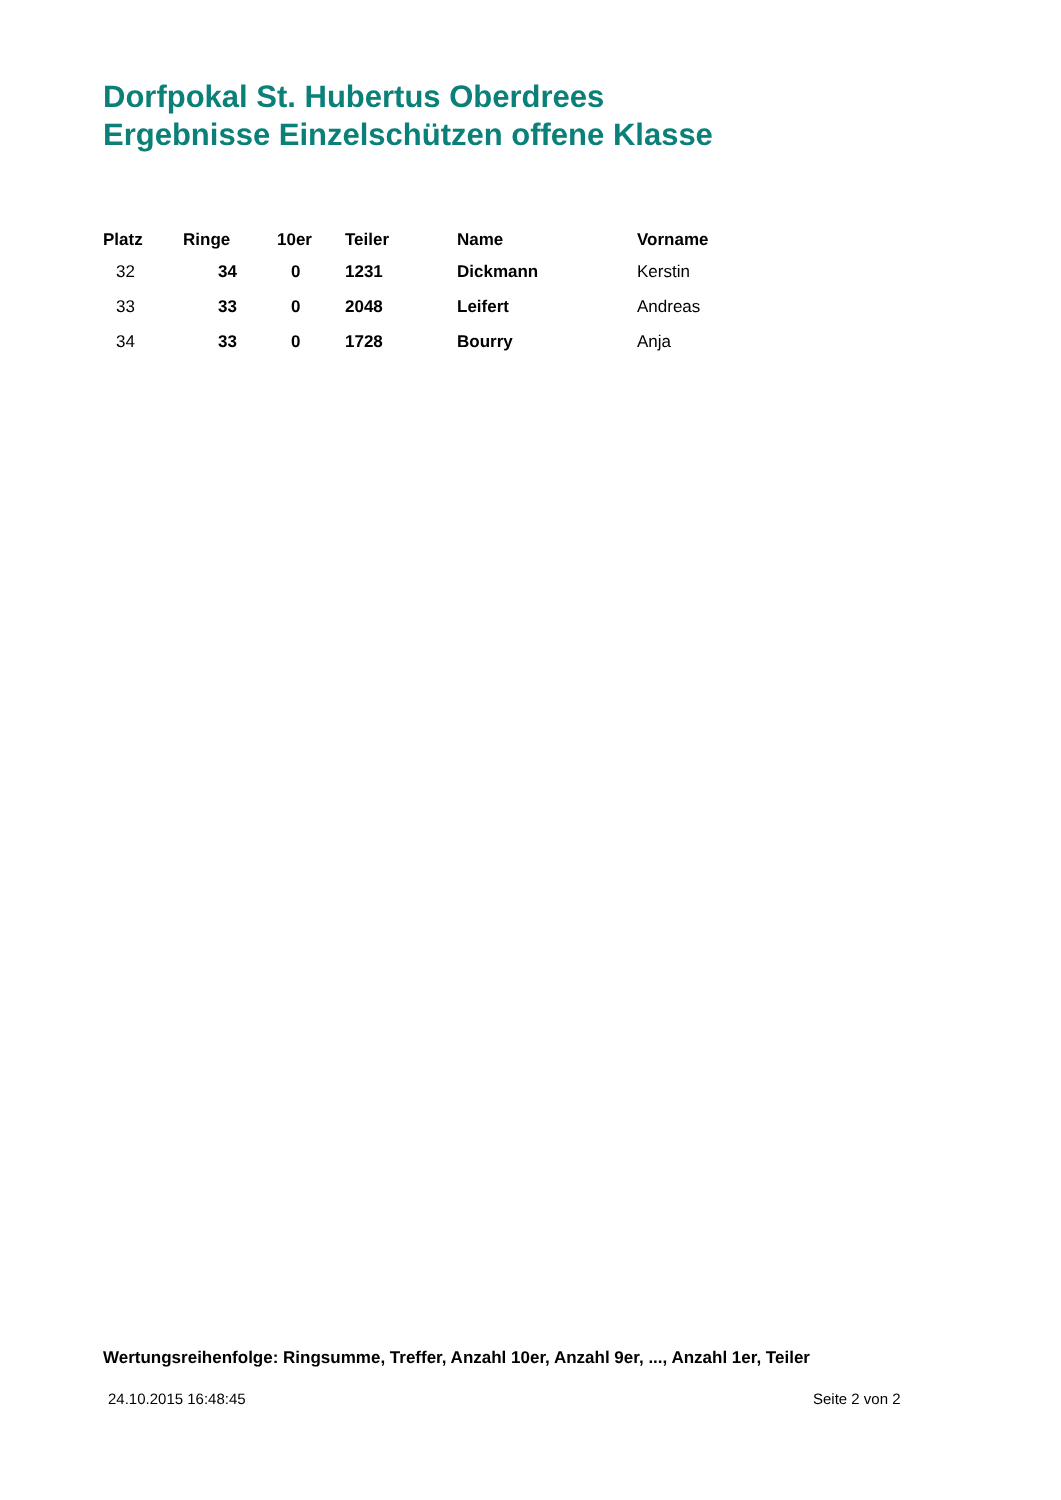Dorfpokal St. Hubertus Oberdrees
Ergebnisse Einzelschützen offene Klasse
| Platz | Ringe | 10er | Teiler | Name | Vorname |
| --- | --- | --- | --- | --- | --- |
| 32 | 34 | 0 | 1231 | Dickmann | Kerstin |
| 33 | 33 | 0 | 2048 | Leifert | Andreas |
| 34 | 33 | 0 | 1728 | Bourry | Anja |
Wertungsreihenfolge: Ringsumme, Treffer, Anzahl 10er, Anzahl 9er, ..., Anzahl 1er, Teiler
24.10.2015 16:48:45 Seite 2 von 2